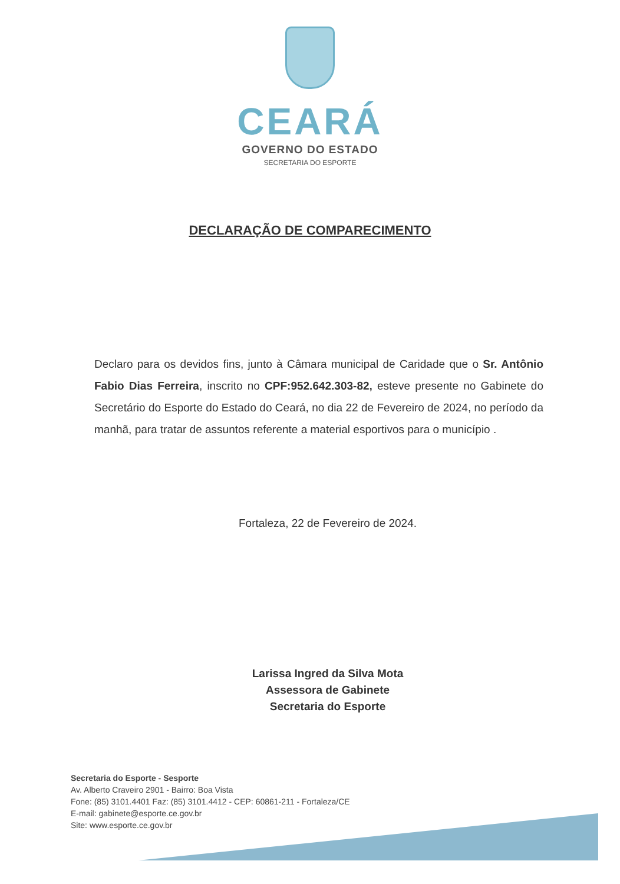CEARÁ
GOVERNO DO ESTADO
SECRETARIA DO ESPORTE
DECLARAÇÃO DE COMPARECIMENTO
Declaro para os devidos fins, junto à Câmara municipal de Caridade que o Sr. Antônio Fabio Dias Ferreira, inscrito no CPF:952.642.303-82, esteve presente no Gabinete do Secretário do Esporte do Estado do Ceará, no dia 22 de Fevereiro de 2024, no período da manhã, para tratar de assuntos referente a material esportivos para o município .
Fortaleza, 22 de Fevereiro de 2024.
Larissa Ingred da Silva Mota
Assessora de Gabinete
Secretaria do Esporte
Secretaria do Esporte - Sesporte
Av. Alberto Craveiro 2901 - Bairro: Boa Vista
Fone: (85) 3101.4401 Faz: (85) 3101.4412 - CEP: 60861-211 - Fortaleza/CE
E-mail: gabinete@esporte.ce.gov.br
Site: www.esporte.ce.gov.br